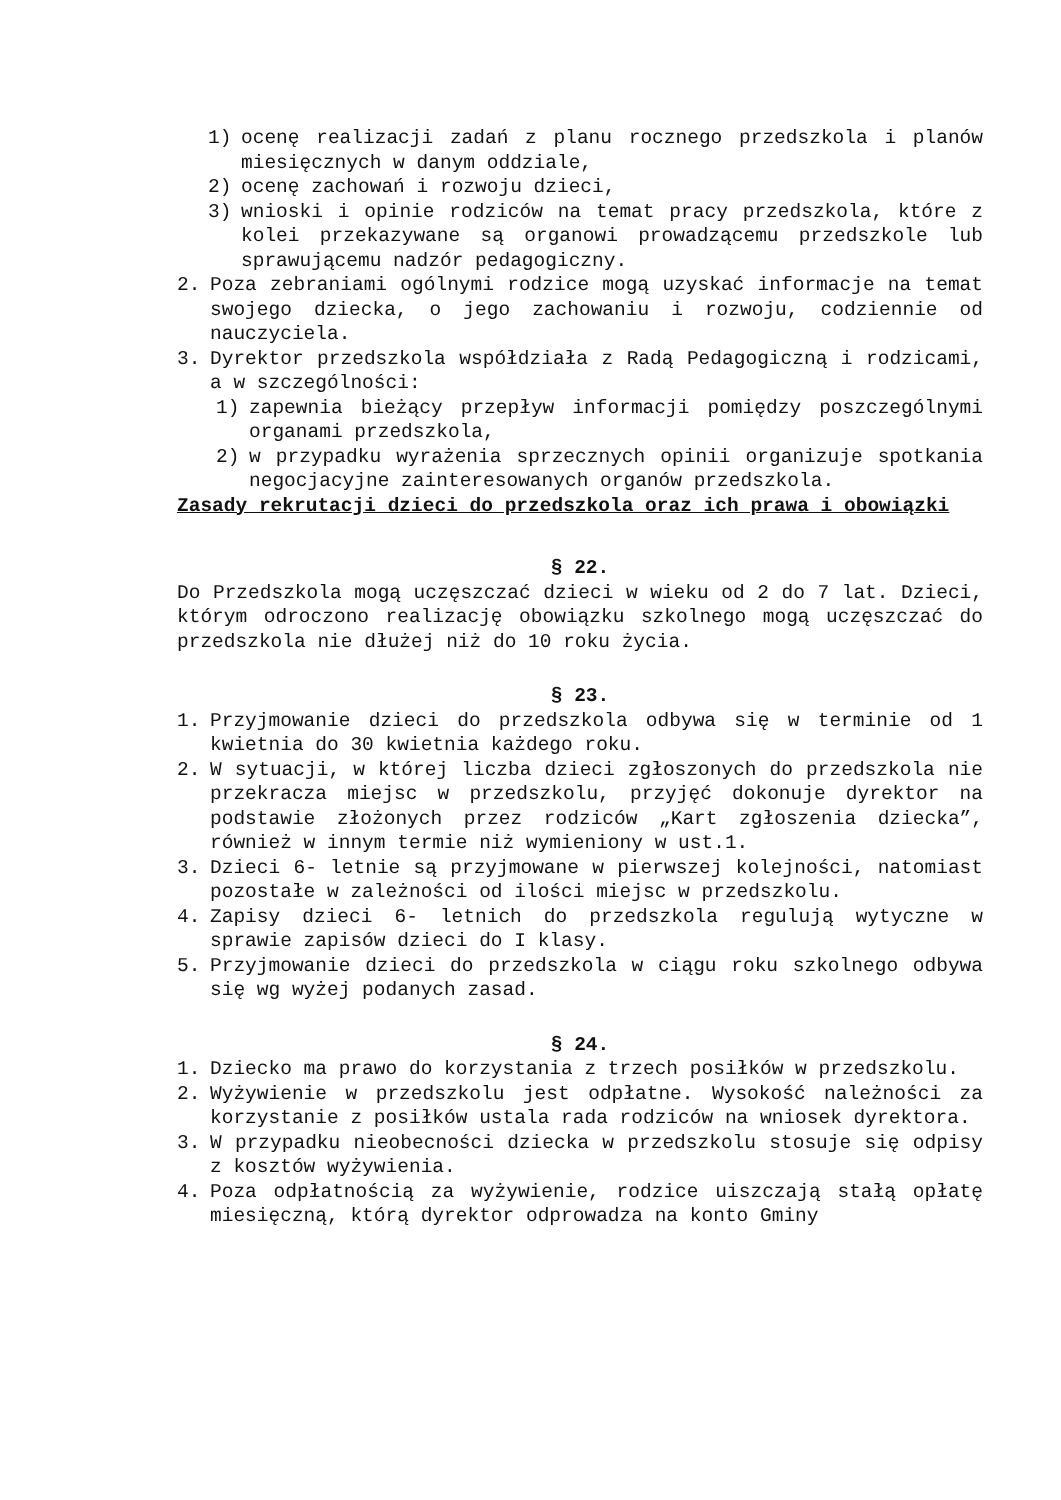1) ocenę realizacji zadań z planu rocznego przedszkola i planów miesięcznych w danym oddziale,
2) ocenę zachowań i rozwoju dzieci,
3) wnioski i opinie rodziców na temat pracy przedszkola, które z kolei przekazywane są organowi prowadzącemu przedszkole lub sprawującemu nadzór pedagogiczny.
2. Poza zebraniami ogólnymi rodzice mogą uzyskać informacje na temat swojego dziecka, o jego zachowaniu i rozwoju, codziennie od nauczyciela.
3. Dyrektor przedszkola współdziała z Radą Pedagogiczną i rodzicami, a w szczególności:
1) zapewnia bieżący przepływ informacji pomiędzy poszczególnymi organami przedszkola,
2) w przypadku wyrażenia sprzecznych opinii organizuje spotkania negocjacyjne zainteresowanych organów przedszkola.
Zasady rekrutacji dzieci do przedszkola oraz ich prawa i obowiązki
§ 22.
Do Przedszkola mogą uczęszczać dzieci w wieku od 2 do 7 lat. Dzieci, którym odroczono realizację obowiązku szkolnego mogą uczęszczać do przedszkola nie dłużej niż do 10 roku życia.
§ 23.
1. Przyjmowanie dzieci do przedszkola odbywa się w terminie od 1 kwietnia do 30 kwietnia każdego roku.
2. W sytuacji, w której liczba dzieci zgłoszonych do przedszkola nie przekracza miejsc w przedszkolu, przyjęć dokonuje dyrektor na podstawie złożonych przez rodziców „Kart zgłoszenia dziecka”, również w innym termie niż wymieniony w ust.1.
3. Dzieci 6- letnie są przyjmowane w pierwszej kolejności, natomiast pozostałe w zależności od ilości miejsc w przedszkolu.
4. Zapisy dzieci 6- letnich do przedszkola regulują wytyczne w sprawie zapisów dzieci do I klasy.
5. Przyjmowanie dzieci do przedszkola w ciągu roku szkolnego odbywa się wg wyżej podanych zasad.
§ 24.
1. Dziecko ma prawo do korzystania z trzech posiłków w przedszkolu.
2. Wyżywienie w przedszkolu jest odpłatne. Wysokość należności za korzystanie z posiłków ustala rada rodziców na wniosek dyrektora.
3. W przypadku nieobecności dziecka w przedszkolu stosuje się odpisy z kosztów wyżywienia.
4. Poza odpłatnością za wyżywienie, rodzice uiszczają stałą opłatę miesięczną, którą dyrektor odprowadza na konto Gminy